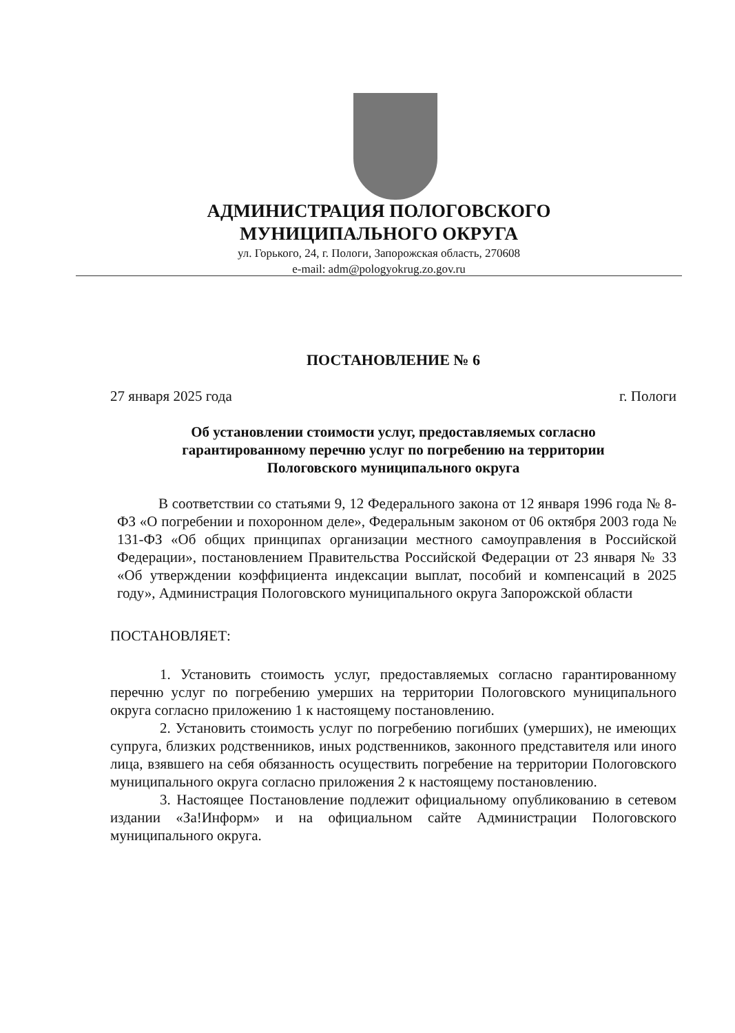АДМИНИСТРАЦИЯ ПОЛОГОВСКОГО
МУНИЦИПАЛЬНОГО ОКРУГА
ул. Горького, 24, г. Пологи, Запорожская область, 270608
e-mail: adm@pologyokrug.zo.gov.ru
ПОСТАНОВЛЕНИЕ № 6
27 января 2025 года г. Пологи
Об установлении стоимости услуг, предоставляемых согласно гарантированному перечню услуг по погребению на территории Пологовского муниципального округа
В соответствии со статьями 9, 12 Федерального закона от 12 января 1996 года № 8-ФЗ «О погребении и похоронном деле», Федеральным законом от 06 октября 2003 года № 131-ФЗ «Об общих принципах организации местного самоуправления в Российской Федерации», постановлением Правительства Российской Федерации от 23 января № 33 «Об утверждении коэффициента индексации выплат, пособий и компенсаций в 2025 году», Администрация Пологовского муниципального округа Запорожской области
ПОСТАНОВЛЯЕТ:
1. Установить стоимость услуг, предоставляемых согласно гарантированному перечню услуг по погребению умерших на территории Пологовского муниципального округа согласно приложению 1 к настоящему постановлению.
2. Установить стоимость услуг по погребению погибших (умерших), не имеющих супруга, близких родственников, иных родственников, законного представителя или иного лица, взявшего на себя обязанность осуществить погребение на территории Пологовского муниципального округа согласно приложения 2 к настоящему постановлению.
3. Настоящее Постановление подлежит официальному опубликованию в сетевом издании «За!Информ» и на официальном сайте Администрации Пологовского муниципального округа.